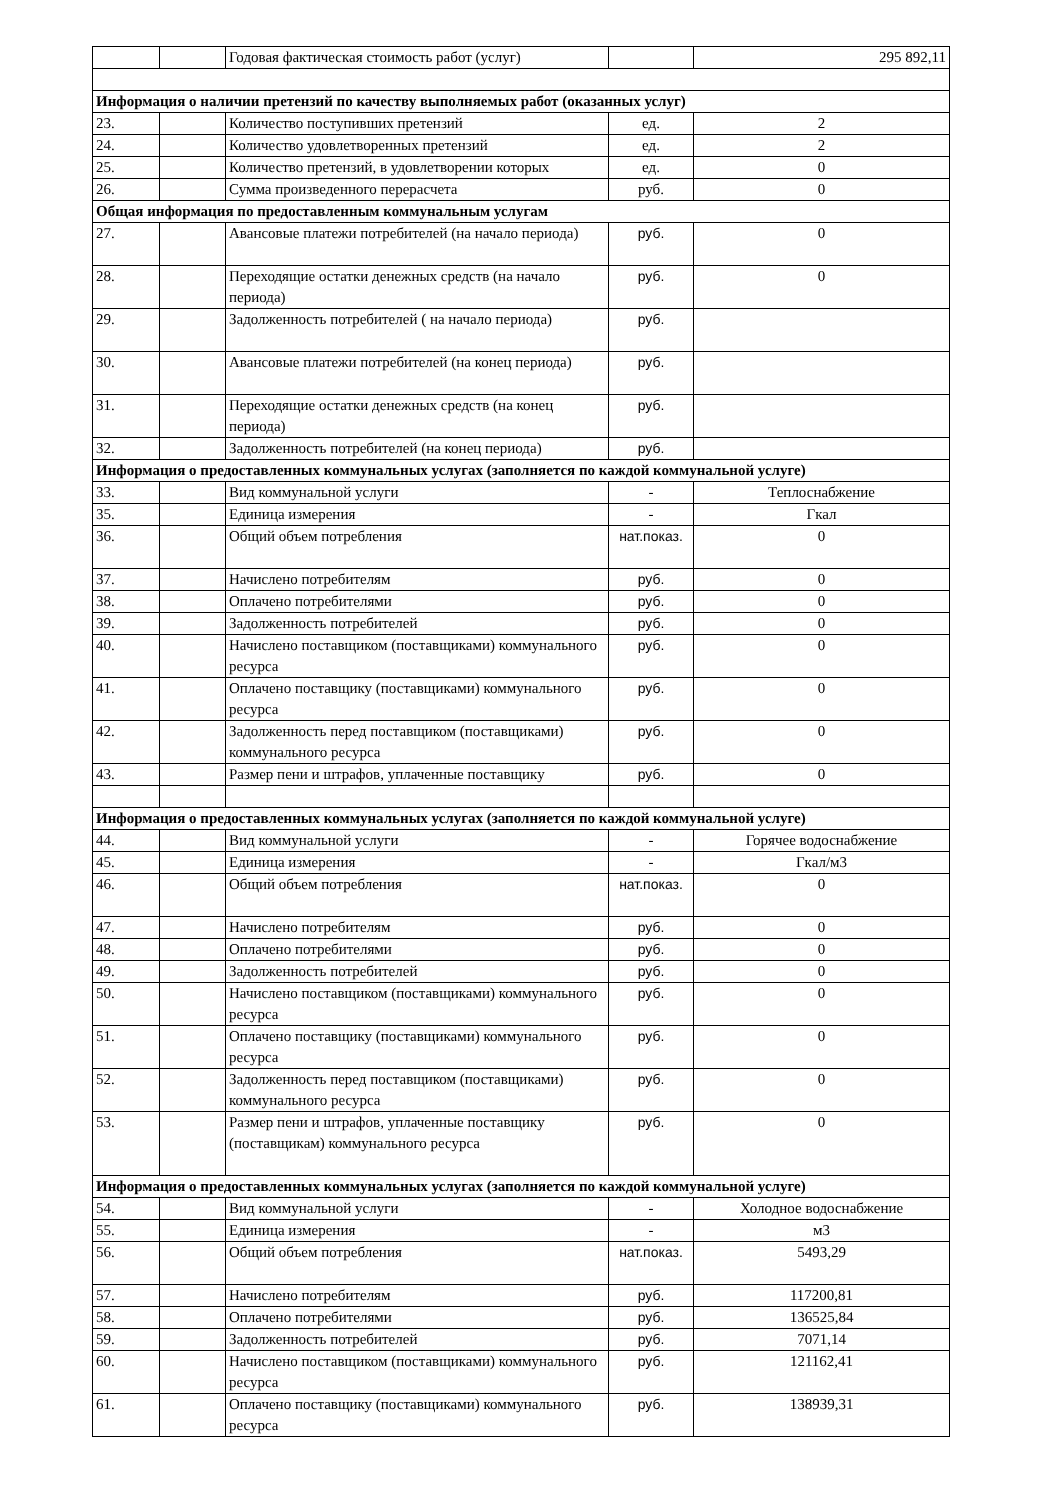| | | Годовая фактическая стоимость работ (услуг) | | 295 892,11 |
| Информация о наличии претензий по качеству выполняемых работ (оказанных услуг) | | | | |
| 23. | | Количество поступивших претензий | ед. | 2 |
| 24. | | Количество удовлетворенных претензий | ед. | 2 |
| 25. | | Количество претензий, в удовлетворении которых | ед. | 0 |
| 26. | | Сумма произведенного перерасчета | руб. | 0 |
| Общая информация по предоставленным коммунальным услугам | | | | |
| 27. | | Авансовые платежи потребителей (на начало периода) | руб. | 0 |
| 28. | | Переходящие остатки денежных средств (на начало периода) | руб. | 0 |
| 29. | | Задолженность потребителей ( на начало периода) | руб. | |
| 30. | | Авансовые платежи потребителей (на конец периода) | руб. | |
| 31. | | Переходящие остатки денежных средств (на конец периода) | руб. | |
| 32. | | Задолженность потребителей (на конец периода) | руб. | |
| Информация о предоставленных коммунальных услугах (заполняется по каждой коммунальной услуге) | | | | |
| 33. | | Вид коммунальной услуги | - | Теплоснабжение |
| 35. | | Единица измерения | - | Гкал |
| 36. | | Общий объем потребления | нат.показ. | 0 |
| 37. | | Начислено потребителям | руб. | 0 |
| 38. | | Оплачено потребителями | руб. | 0 |
| 39. | | Задолженность потребителей | руб. | 0 |
| 40. | | Начислено поставщиком (поставщиками) коммунального ресурса | руб. | 0 |
| 41. | | Оплачено поставщику (поставщиками) коммунального ресурса | руб. | 0 |
| 42. | | Задолженность перед поставщиком (поставщиками) коммунального ресурса | руб. | 0 |
| 43. | | Размер пени и штрафов, уплаченные поставщику | руб. | 0 |
| Информация о предоставленных коммунальных услугах (заполняется по каждой коммунальной услуге) | | | | |
| 44. | | Вид коммунальной услуги | - | Горячее водоснабжение |
| 45. | | Единица измерения | - | Гкал/м3 |
| 46. | | Общий объем потребления | нат.показ. | 0 |
| 47. | | Начислено потребителям | руб. | 0 |
| 48. | | Оплачено потребителями | руб. | 0 |
| 49. | | Задолженность потребителей | руб. | 0 |
| 50. | | Начислено поставщиком (поставщиками) коммунального ресурса | руб. | 0 |
| 51. | | Оплачено поставщику (поставщиками) коммунального ресурса | руб. | 0 |
| 52. | | Задолженность перед поставщиком (поставщиками) коммунального ресурса | руб. | 0 |
| 53. | | Размер пени и штрафов, уплаченные поставщику (поставщикам) коммунального ресурса | руб. | 0 |
| Информация о предоставленных коммунальных услугах (заполняется по каждой коммунальной услуге) | | | | |
| 54. | | Вид коммунальной услуги | - | Холодное водоснабжение |
| 55. | | Единица измерения | - | м3 |
| 56. | | Общий объем потребления | нат.показ. | 5493,29 |
| 57. | | Начислено потребителям | руб. | 117200,81 |
| 58. | | Оплачено потребителями | руб. | 136525,84 |
| 59. | | Задолженность потребителей | руб. | 7071,14 |
| 60. | | Начислено поставщиком (поставщиками) коммунального ресурса | руб. | 121162,41 |
| 61. | | Оплачено поставщику (поставщиками) коммунального ресурса | руб. | 138939,31 |